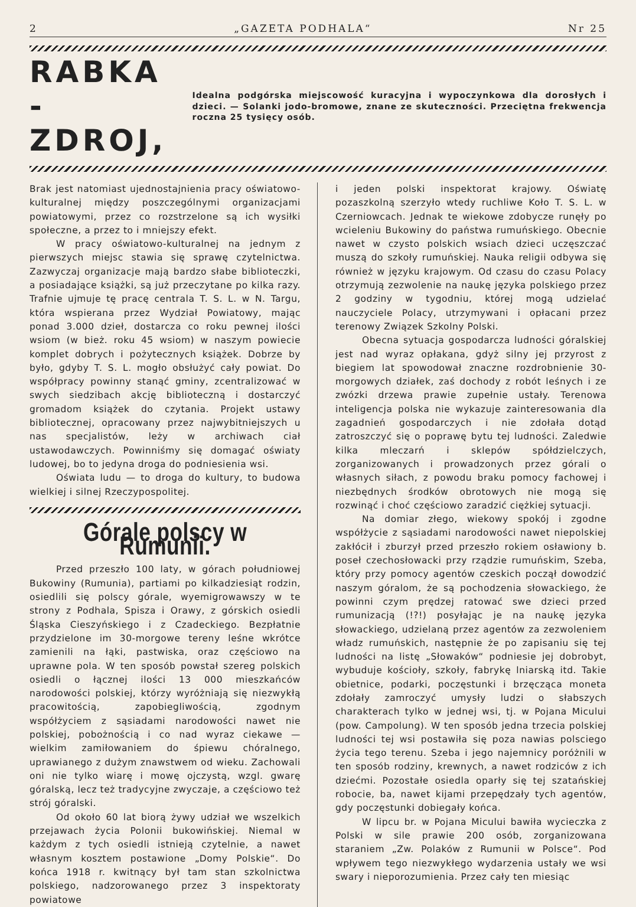2 „GAZETA PODHALA“Nr 25
RABKA - ZDROJ,
Idealna podgórska miejscowość kuracyjna i wypoczynkowa dla dorosłych i dzieci. — Solanki jodo-bromowe, znane ze skuteczności. Przeciętna frekwencja roczna 25 tysięcy osób.
Brak jest natomiast ujednostajnienia pracy oświatowo-kulturalnej między poszczególnymi organizacjami powiatowymi, przez co rozstrzelone są ich wysiłki społeczne, a przez to i mniejszy efekt.
W pracy oświatowo-kulturalnej na jednym z pierwszych miejsc stawia się sprawę czytelnictwa. Zazwyczaj organizacje mają bardzo słabe biblioteczki, a posiadające książki, są już przeczytane po kilka razy. Trafnie ujmuje tę pracę centrala T. S. L. w N. Targu, która wspierana przez Wydział Powiatowy, mając ponad 3.000 dzieł, dostarcza co roku pewnej ilości wsiom (w bież. roku 45 wsiom) w naszym powiecie komplet dobrych i pożytecznych książek. Dobrze by było, gdyby T. S. L. mogło obsłużyć cały powiat. Do współpracy powinny stanąć gminy, zcentralizować w swych siedzibach akcję biblioteczną i dostarczyć gromadom książek do czytania. Projekt ustawy bibliotecznej, opracowany przez najwybitniejszych u nas specjalistów, leży w archiwach ciał ustawodawczych. Powinniśmy się domagać oświaty ludowej, bo to jedyna droga do podniesienia wsi.
Oświata ludu — to droga do kultury, to budowa wielkiej i silnej Rzeczypospolitej.
Górale polscy w Rumunii.
Przed przeszło 100 laty, w górach południowej Bukowiny (Rumunia), partiami po kilkadziesiąt rodzin, osiedlili się polscy górale, wyemigrowawszy w te strony z Podhala, Spisza i Orawy, z górskich osiedli Śląska Cieszyńskiego i z Czadeckiego. Bezpłatnie przydzielone im 30-morgowe tereny leśne wkrótce zamienili na łąki, pastwiska, oraz częściowo na uprawne pola. W ten sposób powstał szereg polskich osiedli o łącznej ilości 13 000 mieszkańców narodowości polskiej, którzy wyróżniają się niezwykłą pracowitością, zapobiegliwością, zgodnym współżyciem z sąsiadami narodowości nawet nie polskiej, pobożnością i co nad wyraz ciekawe — wielkim zamiłowaniem do śpiewu chóralnego, uprawianego z dużym znawstwem od wieku. Zachowali oni nie tylko wiarę i mowę ojczystą, wzgl. gwarę góralską, lecz też tradycyjne zwyczaje, a częściowo też strój góralski.
Od około 60 lat biorą żywy udział we wszelkich przejawach życia Polonii bukowińskiej. Niemal w każdym z tych osiedli istnieją czytelnie, a nawet własnym kosztem postawione „Domy Polskie“. Do końca 1918 r. kwitnący był tam stan szkolnictwa polskiego, nadzorowanego przez 3 inspektoraty powiatowe
i jeden polski inspektorat krajowy. Oświatę pozaszkolną szerzyło wtedy ruchliwe Koło T. S. L. w Czerniowcach. Jednak te wiekowe zdobycze runęły po wcieleniu Bukowiny do państwa rumuńskiego. Obecnie nawet w czysto polskich wsiach dzieci uczęszczać muszą do szkoły rumuńskiej. Nauka religii odbywa się również w języku krajowym. Od czasu do czasu Polacy otrzymują zezwolenie na naukę języka polskiego przez 2 godziny w tygodniu, której mogą udzielać nauczyciele Polacy, utrzymywani i opłacani przez terenowy Związek Szkolny Polski.
Obecna sytuacja gospodarcza ludności góralskiej jest nad wyraz opłakana, gdyż silny jej przyrost z biegiem lat spowodował znaczne rozdrobnienie 30-morgowych działek, zaś dochody z robót leśnych i ze zwózki drzewa prawie zupełnie ustały. Terenowa inteligencja polska nie wykazuje zainteresowania dla zagadnień gospodarczych i nie zdołała dotąd zatroszczyć się o poprawę bytu tej ludności. Zaledwie kilka mleczarń i sklepów spółdzielczych, zorganizowanych i prowadzonych przez górali o własnych siłach, z powodu braku pomocy fachowej i niezbędnych środków obrotowych nie mogą się rozwinąć i choć częściowo zaradzić ciężkiej sytuacji.
Na domiar złego, wiekowy spokój i zgodne współżycie z sąsiadami narodowości nawet niepolskiej zakłócił i zburzył przed przeszło rokiem osławiony b. poseł czechosłowacki przy rządzie rumuńskim, Szeba, który przy pomocy agentów czeskich począł dowodzić naszym góralom, że są pochodzenia słowackiego, że powinni czym prędzej ratować swe dzieci przed rumunizacją (!?!) posyłając je na naukę języka słowackiego, udzielaną przez agentów za zezwoleniem władz rumuńskich, następnie że po zapisaniu się tej ludności na listę „Słowaków“ podniesie jej dobrobyt, wybuduje kościoły, szkoły, fabrykę lniarską itd. Takie obietnice, podarki, poczęstunki i brzęcząca moneta zdołały zamroczyć umysły ludzi o słabszych charakterach tylko w jednej wsi, tj. w Pojana Micului (pow. Campolung). W ten sposób jedna trzecia polskiej ludności tej wsi postawiła się poza nawias polsciego życia tego terenu. Szeba i jego najemnicy poróżnili w ten sposób rodziny, krewnych, a nawet rodziców z ich dziećmi. Pozostałe osiedla oparły się tej szatańskiej robocie, ba, nawet kijami przepędzały tych agentów, gdy poczęstunki dobiegały końca.
W lipcu br. w Pojana Micului bawiła wycieczka z Polski w sile prawie 200 osób, zorganizowana staraniem „Zw. Polaków z Rumunii w Polsce“. Pod wpływem tego niezwykłego wydarzenia ustały we wsi swary i nieporozumienia. Przez cały ten miesiąc